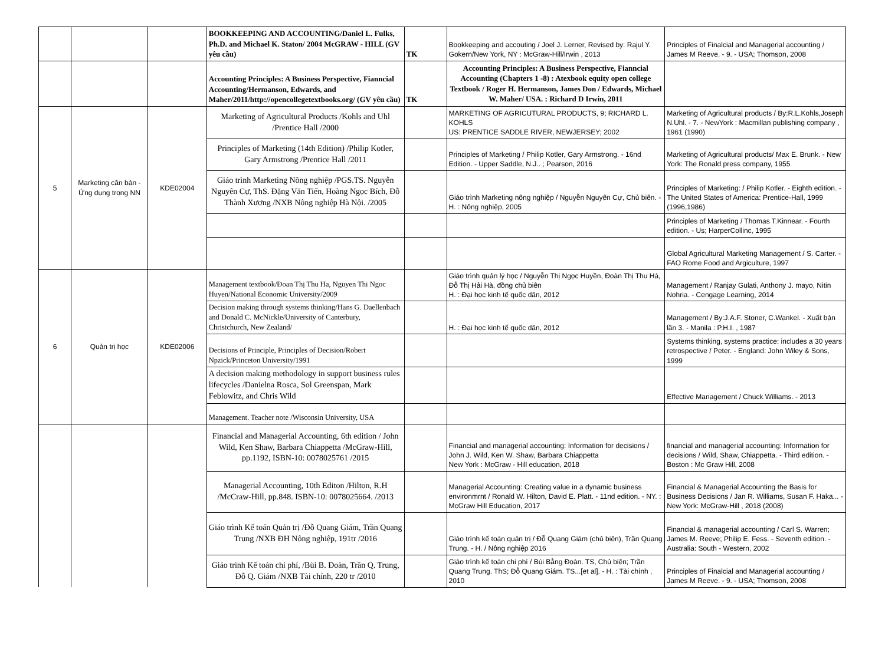| | | | BOOKKEEPING AND ACCOUNTING/Daniel L. Fulks, Ph.D. and Michael K. Staton/ 2004 McGRAW - HILL (GV yêu cầu) | TK | Bookkeeping and accouting / Joel J. Lerner, Revised by: Rajul Y. Gokern/New York, NY : McGraw-Hill/Irwin , 2013 | Principles of Finalcial and Managerial accounting / James M Reeve. - 9. - USA; Thomson, 2008 |
| | | | Accounting Principles: A Business Perspective, Fianncial Accounting/Hermanson, Edwards, and Maher/2011/http://opencollegetextbooks.org/ (GV yêu cầu) | TK | Accounting Principles: A Business Perspective, Fianncial Accounting (Chapters 1 -8) : Atexbook equity open college Textbook / Roger H. Hermanson, James Don / Edwards, Michael W. Maher/ USA. : Richard D Irwin, 2011 | |
| 5 | Marketing căn bản - Ứng dụng trong NN | KDE02004 | Marketing of Agricultural Products /Kohls and Uhl /Prentice Hall /2000 | | MARKETING OF AGRICUTURAL PRODUCTS, 9; RICHARD L. KOHLS US: PRENTICE SADDLE RIVER, NEWJERSEY; 2002 | Marketing of Agricultural products / By:R.L.Kohls,Joseph N.Uhl. - 7. - NewYork : Macmillan publishing company , 1961 (1990) |
| | | | Principles of Marketing (14th Edition) /Philip Kotler, Gary Armstrong /Prentice Hall /2011 | | Principles of Marketing / Philip Kotler, Gary Armstrong. - 16nd Edition. - Upper Saddle, N.J.. ; Pearson, 2016 | Marketing of Agricultural products/ Max E. Brunk. - New York: The Ronald press company, 1955 |
| | | | Giáo trình Marketing Nông nghiệp /PGS.TS. Nguyễn Nguyên Cự, ThS. Đặng Văn Tiến, Hoàng Ngọc Bích, Đỗ Thành Xương /NXB Nông nghiệp Hà Nội. /2005 | | Giáo trình Marketing nông nghiệp / Nguyễn Nguyên Cự, Chủ biên. - H. : Nông nghiệp, 2005 | Principles of Marketing: / Philip Kotler. - Eighth edition. - The United States of America: Prentice-Hall, 1999 (1996,1986) |
| | | | | | | Principles of Marketing / Thomas T.Kinnear. - Fourth edition. - Us; HarperCollinc, 1995 |
| | | | | | | Global Agricultural Marketing Management / S. Carter. - FAO Rome Food and Argiculture, 1997 |
| 6 | Quản trị học | KDE02006 | Management textbook/Đoan Thị Thu Ha, Nguyen Thi Ngoc Huyen/National Economic University/2009 | | Giáo trình quản lý học / Nguyễn Thị Ngọc Huyền, Đoàn Thị Thu Hà, Đỗ Thị Hải Hà, đồng chủ biên H. : Đại học kinh tế quốc dân, 2012 | Management / Ranjay Gulati, Anthony J. mayo, Nitin Nohria. - Cengage Learning, 2014 |
| | | | Decision making through systems thinking/Hans G. Daellenbach and Donald C. McNickle/University of Canterbury, Christchurch, New Zealand/ | | H. : Đại học kinh tế quốc dân, 2012 | Management / By:J.A.F. Stoner, C.Wankel. - Xuất bản lần 3. - Manila : P.H.I. , 1987 |
| | | | Decisions of Principle, Principles of Decision/Robert Npzick/Princeton University/1991 | | | Systems thinking, systems practice: includes a 30 years retrospective / Peter. - England: John Wiley & Sons, 1999 |
| | | | A decision making methodology in support business rules lifecycles /Danielna Rosca, Sol Greenspan, Mark Feblowitz, and Chris Wild | | | Effective Management / Chuck Williams. - 2013 |
| | | | Management. Teacher note /Wisconsin University, USA | | | |
| | | | Financial and Managerial Accounting, 6th edition / John Wild, Ken Shaw, Barbara Chiappetta /McGraw-Hill, pp.1192, ISBN-10: 0078025761 /2015 | | Financial and managerial accounting: Information for decisions / John J. Wild, Ken W. Shaw, Barbara Chiappetta New York : McGraw - Hill education, 2018 | financial and managerial accounting: Information for decisions / Wild, Shaw, Chiappetta. - Third edition. - Boston : Mc Graw Hill, 2008 |
| | | | Managerial Accounting, 10th Editon /Hilton, R.H /McCraw-Hill, pp.848. ISBN-10: 0078025664. /2013 | | Managerial Accounting: Creating value in a dynamic business environmrnt / Ronald W. Hilton, David E. Platt. - 11nd edition. - NY. : McGraw Hill Education, 2017 | Financial & Managerial Accounting the Basis for Business Decisions / Jan R. Williams, Susan F. Haka... - New York: McGraw-Hill , 2018 (2008) |
| | | | Giáo trình Kế toán Quản trị /Đỗ Quang Giám, Trần Quang Trung /NXB ĐH Nông nghiệp, 191tr /2016 | | Giáo trình kế toán quản trị / Đỗ Quang Giám (chủ biên), Trần Quang Trung. - H. / Nông nghiệp 2016 | Financial & managerial accounting / Carl S. Warren; James M. Reeve; Philip E. Fess. - Seventh edition. - Australia: South - Western, 2002 |
| | | | Giáo trình Kế toán chi phí, /Bùi B. Đoàn, Trần Q. Trung, Đỗ Q. Giám /NXB Tài chính, 220 tr /2010 | | Giáo trình kế toán chi phí / Bùi Bằng Đoàn. TS, Chủ biên; Trần Quang Trung. ThS; Đỗ Quang Giám. TS...[et al]. - H. : Tài chính , 2010 | Principles of Finalcial and Managerial accounting / James M Reeve. - 9. - USA; Thomson, 2008 |